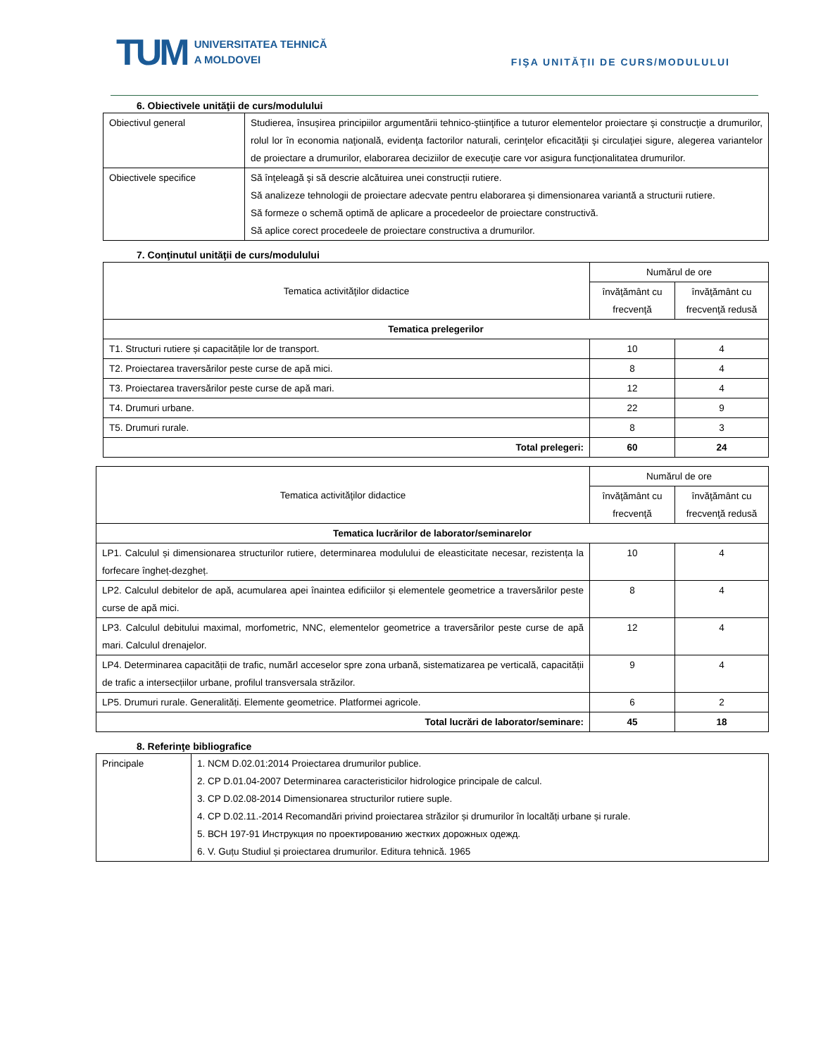TUM UNIVERSITATEA TEHNICĂ
A MOLDOVEI
FIŞA UNITĂŢII DE CURS/MODULULUI
6. Obiectivele unităţii de curs/modulului
| Obiectivul general | Studierea, însușirea principiilor argumentării tehnico-ştiinţifice a tuturor elementelor proiectare şi construcţie a drumurilor, rolul lor în economia naţională, evidenţa factorilor naturali, cerinţelor eficacităţii şi circulaţiei sigure, alegerea variantelor de proiectare a drumurilor, elaborarea deciziilor de execuţie care vor asigura funcţionalitatea drumurilor. |
| Obiectivele specifice | Să înţeleagă şi să descrie alcătuirea unei construcții rutiere. Să analizeze tehnologii de proiectare adecvate pentru elaborarea și dimensionarea variantă a structurii rutiere. Să formeze o schemă optimă de aplicare a procedeelor de proiectare constructivă. Să aplice corect procedeele de proiectare constructiva a drumurilor. |
7. Conţinutul unităţii de curs/modulului
| Tematica activităţilor didactice | Numărul de ore | |
| --- | --- | --- |
| | învăţământ cu frecvenţă | învăţământ cu frecvenţă redusă |
| Tematica prelegerilor | | |
| T1. Structuri rutiere și capacitățile lor de transport. | 10 | 4 |
| T2. Proiectarea traversărilor peste curse de apă mici. | 8 | 4 |
| T3. Proiectarea traversărilor peste curse de apă mari. | 12 | 4 |
| T4. Drumuri urbane. | 22 | 9 |
| T5. Drumuri rurale. | 8 | 3 |
| Total prelegeri: | 60 | 24 |
| Tematica activităţilor didactice | Numărul de ore | |
| --- | --- | --- |
| | învăţământ cu frecvenţă | învăţământ cu frecvenţă redusă |
| Tematica lucrărilor de laborator/seminarelor | | |
| LP1. Calculul și dimensionarea structurilor rutiere, determinarea modulului de eleasticitate necesar, rezistența la forfecare îngheț-dezgheț. | 10 | 4 |
| LP2. Calculul debitelor de apă, acumularea apei înaintea edificiilor și elementele geometrice a traversărilor peste curse de apă mici. | 8 | 4 |
| LP3. Calculul debitului maximal, morfometric, NNC, elementelor geometrice a traversărilor peste curse de apă mari. Calculul drenajelor. | 12 | 4 |
| LP4. Determinarea capacității de trafic, numărl acceselor spre zona urbană, sistematizarea pe verticală, capacității de trafic a intersecțiilor urbane, profilul transversala străzilor. | 9 | 4 |
| LP5. Drumuri rurale. Generalități. Elemente geometrice. Platformei agricole. | 6 | 2 |
| Total lucrări de laborator/seminare: | 45 | 18 |
8. Referinţe bibliografice
| Principale | 1. NCM D.02.01:2014 Proiectarea drumurilor publice. 2. CP D.01.04-2007 Determinarea caracteristicilor hidrologice principale de calcul. 3. CP D.02.08-2014 Dimensionarea structurilor rutiere suple. 4. CP D.02.11.-2014 Recomandări privind proiectarea străzilor și drumurilor în localtăți urbane și rurale. 5. ВСН 197-91 Инструкция по проектированию жестких дорожных одежд. 6. V. Guțu Studiul și proiectarea drumurilor. Editura tehnică. 1965 |